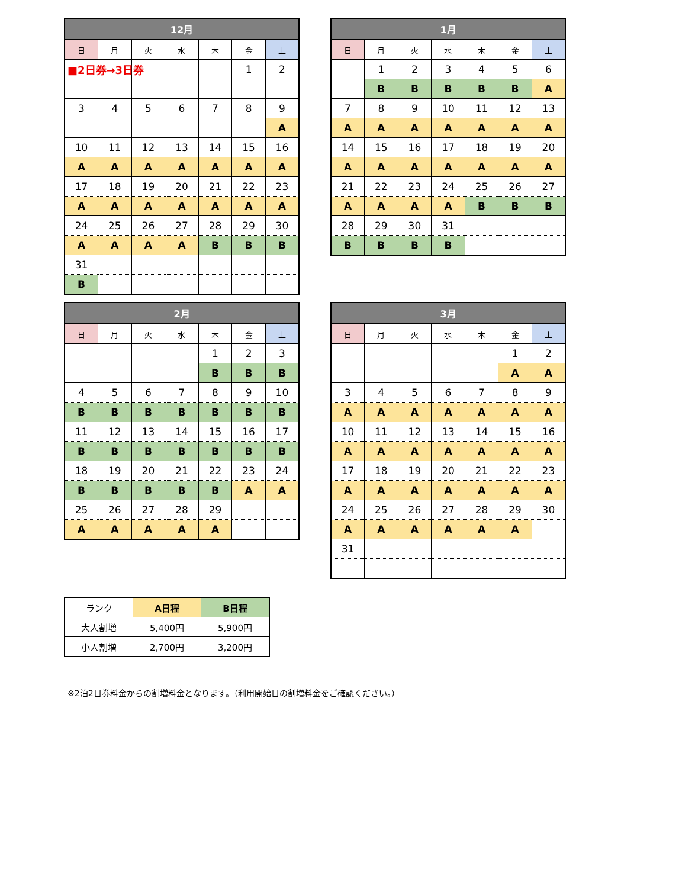■2日券→3日券
| 12月 | | | | | | |
| --- | --- | --- | --- | --- | --- | --- |
| 日 | 月 | 火 | 水 | 木 | 金 | 土 |
| | | | | | 1 | 2 |
| 3 | 4 | 5 | 6 | 7 | 8 | 9 |
| | | | | | | A |
| 10 | 11 | 12 | 13 | 14 | 15 | 16 |
| A | A | A | A | A | A | A |
| 17 | 18 | 19 | 20 | 21 | 22 | 23 |
| A | A | A | A | A | A | A |
| 24 | 25 | 26 | 27 | 28 | 29 | 30 |
| A | A | A | A | B | B | B |
| 31 | | | | | | |
| B | | | | | | |
| 1月 | | | | | | |
| --- | --- | --- | --- | --- | --- | --- |
| 日 | 月 | 火 | 水 | 木 | 金 | 土 |
| | 1 | 2 | 3 | 4 | 5 | 6 |
| | B | B | B | B | B | A |
| 7 | 8 | 9 | 10 | 11 | 12 | 13 |
| A | A | A | A | A | A | A |
| 14 | 15 | 16 | 17 | 18 | 19 | 20 |
| A | A | A | A | A | A | A |
| 21 | 22 | 23 | 24 | 25 | 26 | 27 |
| A | A | A | A | B | B | B |
| 28 | 29 | 30 | 31 | | | |
| B | B | B | B | | | |
| 2月 | | | | | | |
| --- | --- | --- | --- | --- | --- | --- |
| 日 | 月 | 火 | 水 | 木 | 金 | 土 |
| | | | | 1 | 2 | 3 |
| | | | | B | B | B |
| 4 | 5 | 6 | 7 | 8 | 9 | 10 |
| B | B | B | B | B | B | B |
| 11 | 12 | 13 | 14 | 15 | 16 | 17 |
| B | B | B | B | B | B | B |
| 18 | 19 | 20 | 21 | 22 | 23 | 24 |
| B | B | B | B | B | A | A |
| 25 | 26 | 27 | 28 | 29 | | |
| A | A | A | A | A | | |
| 3月 | | | | | | |
| --- | --- | --- | --- | --- | --- | --- |
| 日 | 月 | 火 | 水 | 木 | 金 | 土 |
| | | | | | 1 | 2 |
| | | | | | A | A |
| 3 | 4 | 5 | 6 | 7 | 8 | 9 |
| A | A | A | A | A | A | A |
| 10 | 11 | 12 | 13 | 14 | 15 | 16 |
| A | A | A | A | A | A | A |
| 17 | 18 | 19 | 20 | 21 | 22 | 23 |
| A | A | A | A | A | A | A |
| 24 | 25 | 26 | 27 | 28 | 29 | 30 |
| A | A | A | A | A | A | |
| 31 | | | | | | |
| ランク | A日程 | B日程 |
| 大人割増 | 5,400円 | 5,900円 |
| 小人割増 | 2,700円 | 3,200円 |
※2泊2日券料金からの割増料金となります。（利用開始日の割増料金をご確認ください。）